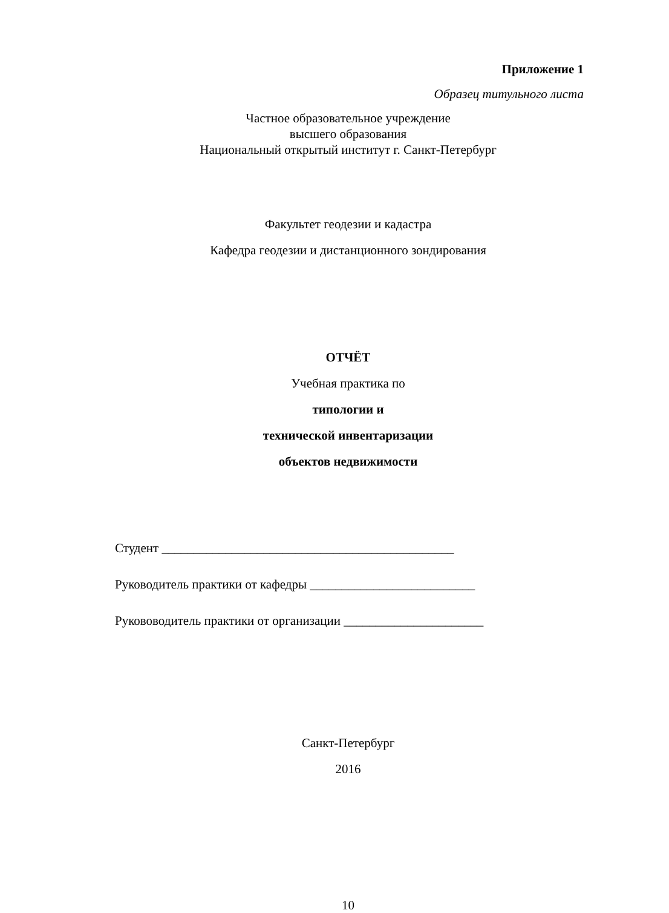Приложение 1
Образец титульного листа
Частное образовательное учреждение
высшего образования
Национальный открытый институт г. Санкт-Петербург
Факультет геодезии и кадастра
Кафедра геодезии и дистанционного зондирования
ОТЧЁТ
Учебная практика по
типологии и
технической инвентаризации
объектов недвижимости
Студент ______________________________________________
Руководитель практики от кафедры __________________________
Рукововодитель практики от организации ______________________
Санкт-Петербург
2016
10